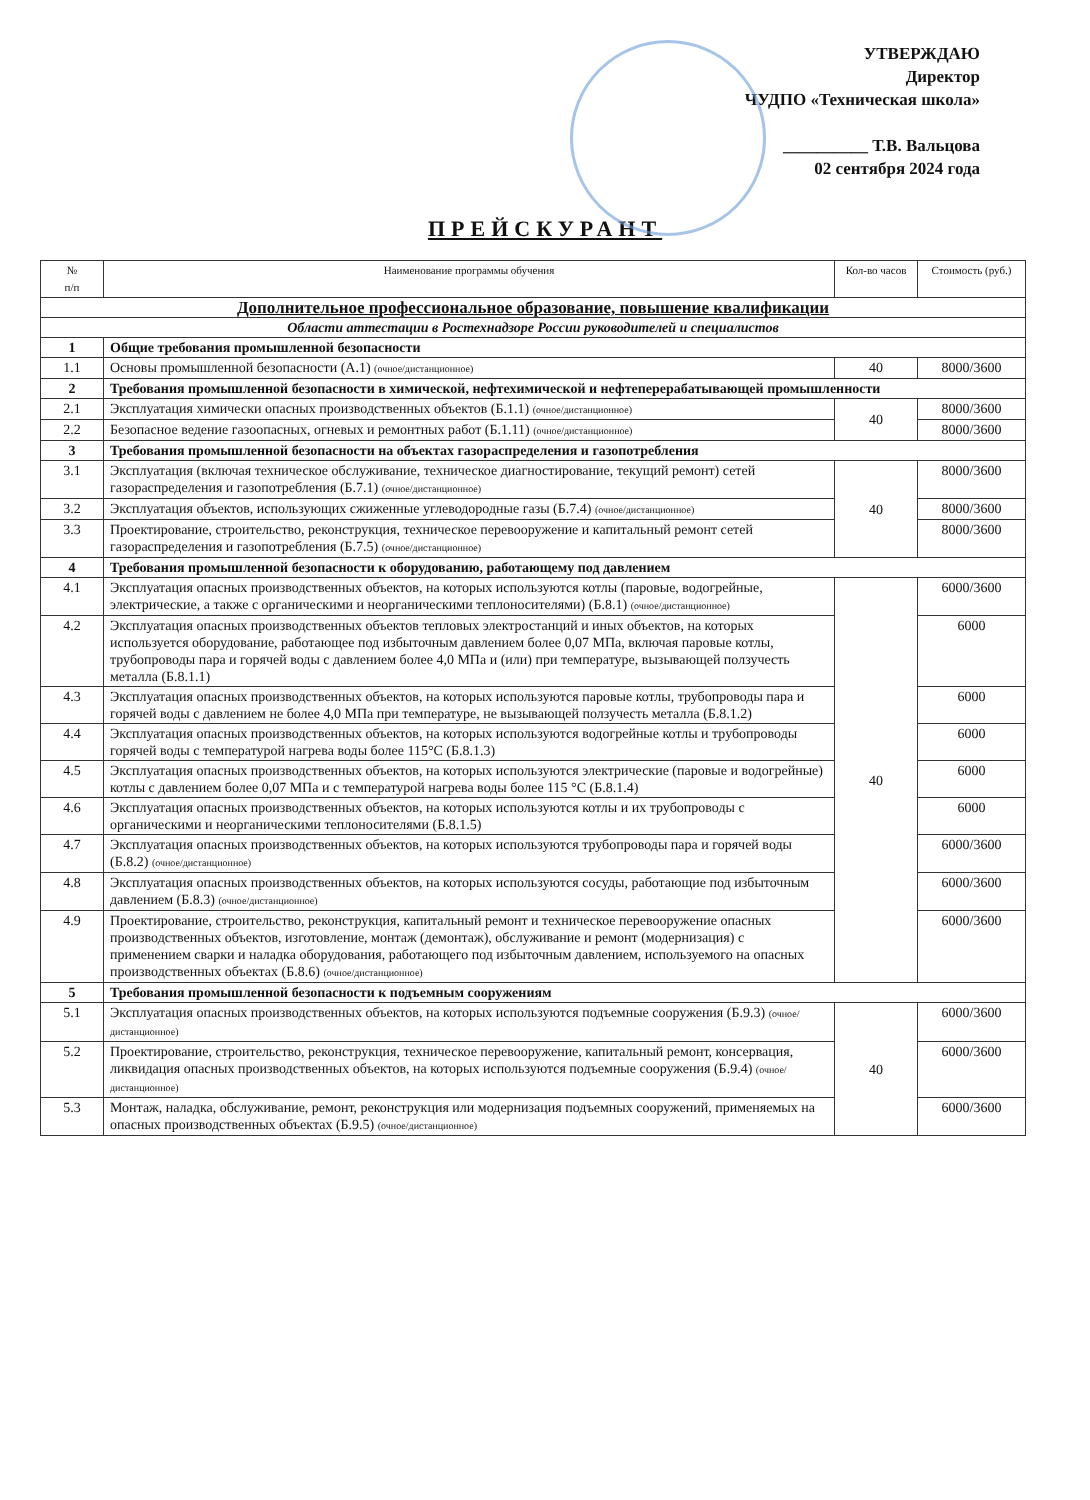УТВЕРЖДАЮ
Директор
ЧУДПО «Техническая школа»
__________ Т.В. Вальцова
02 сентября 2024 года
ПРЕЙСКУРАНТ
| № п/п | Наименование программы обучения | Кол-во часов | Стоимость (руб.) |
| --- | --- | --- | --- |
| Дополнительное профессиональное образование, повышение квалификации | | | |
| Области аттестации в Ростехнадзоре России руководителей и специалистов | | | |
| 1 | Общие требования промышленной безопасности | | |
| 1.1 | Основы промышленной безопасности (А.1) (очное/дистанционное) | 40 | 8000/3600 |
| 2 | Требования промышленной безопасности в химической, нефтехимической и нефтеперерабатывающей промышленности | | |
| 2.1 | Эксплуатация химически опасных производственных объектов (Б.1.1) (очное/дистанционное) | 40 | 8000/3600 |
| 2.2 | Безопасное ведение газоопасных, огневых и ремонтных работ (Б.1.11) (очное/дистанционное) | | 8000/3600 |
| 3 | Требования промышленной безопасности на объектах газораспределения и газопотребления | | |
| 3.1 | Эксплуатация (включая техническое обслуживание, техническое диагностирование, текущий ремонт) сетей газораспределения и газопотребления (Б.7.1) (очное/дистанционное) | 40 | 8000/3600 |
| 3.2 | Эксплуатация объектов, использующих сжиженные углеводородные газы (Б.7.4) (очное/дистанционное) | | 8000/3600 |
| 3.3 | Проектирование, строительство, реконструкция, техническое перевооружение и капитальный ремонт сетей газораспределения и газопотребления (Б.7.5) (очное/дистанционное) | | 8000/3600 |
| 4 | Требования промышленной безопасности к оборудованию, работающему под давлением | | |
| 4.1 | Эксплуатация опасных производственных объектов, на которых используются котлы (паровые, водогрейные, электрические, а также с органическими и неорганическими теплоносителями) (Б.8.1) (очное/дистанционное) | 40 | 6000/3600 |
| 4.2 | Эксплуатация опасных производственных объектов тепловых электростанций и иных объектов, на которых используется оборудование, работающее под избыточным давлением более 0,07 МПа, включая паровые котлы, трубопроводы пара и горячей воды с давлением более 4,0 МПа и (или) при температуре, вызывающей ползучесть металла (Б.8.1.1) | | 6000 |
| 4.3 | Эксплуатация опасных производственных объектов, на которых используются паровые котлы, трубопроводы пара и горячей воды с давлением не более 4,0 МПа при температуре, не вызывающей ползучесть металла (Б.8.1.2) | | 6000 |
| 4.4 | Эксплуатация опасных производственных объектов, на которых используются водогрейные котлы и трубопроводы горячей воды с температурой нагрева воды более 115°С (Б.8.1.3) | | 6000 |
| 4.5 | Эксплуатация опасных производственных объектов, на которых используются электрические (паровые и водогрейные) котлы с давлением более 0,07 МПа и с температурой нагрева воды более 115 °С (Б.8.1.4) | | 6000 |
| 4.6 | Эксплуатация опасных производственных объектов, на которых используются котлы и их трубопроводы с органическими и неорганическими теплоносителями (Б.8.1.5) | | 6000 |
| 4.7 | Эксплуатация опасных производственных объектов, на которых используются трубопроводы пара и горячей воды (Б.8.2) (очное/дистанционное) | | 6000/3600 |
| 4.8 | Эксплуатация опасных производственных объектов, на которых используются сосуды, работающие под избыточным давлением (Б.8.3) (очное/дистанционное) | | 6000/3600 |
| 4.9 | Проектирование, строительство, реконструкция, капитальный ремонт и техническое перевооружение опасных производственных объектов, изготовление, монтаж (демонтаж), обслуживание и ремонт (модернизация) с применением сварки и наладка оборудования, работающего под избыточным давлением, используемого на опасных производственных объектах (Б.8.6) (очное/дистанционное) | | 6000/3600 |
| 5 | Требования промышленной безопасности к подъемным сооружениям | | |
| 5.1 | Эксплуатация опасных производственных объектов, на которых используются подъемные сооружения (Б.9.3) (очное/дистанционное) | 40 | 6000/3600 |
| 5.2 | Проектирование, строительство, реконструкция, техническое перевооружение, капитальный ремонт, консервация, ликвидация опасных производственных объектов, на которых используются подъемные сооружения (Б.9.4) (очное/дистанционное) | | 6000/3600 |
| 5.3 | Монтаж, наладка, обслуживание, ремонт, реконструкция или модернизация подъемных сооружений, применяемых на опасных производственных объектах (Б.9.5) (очное/дистанционное) | | 6000/3600 |